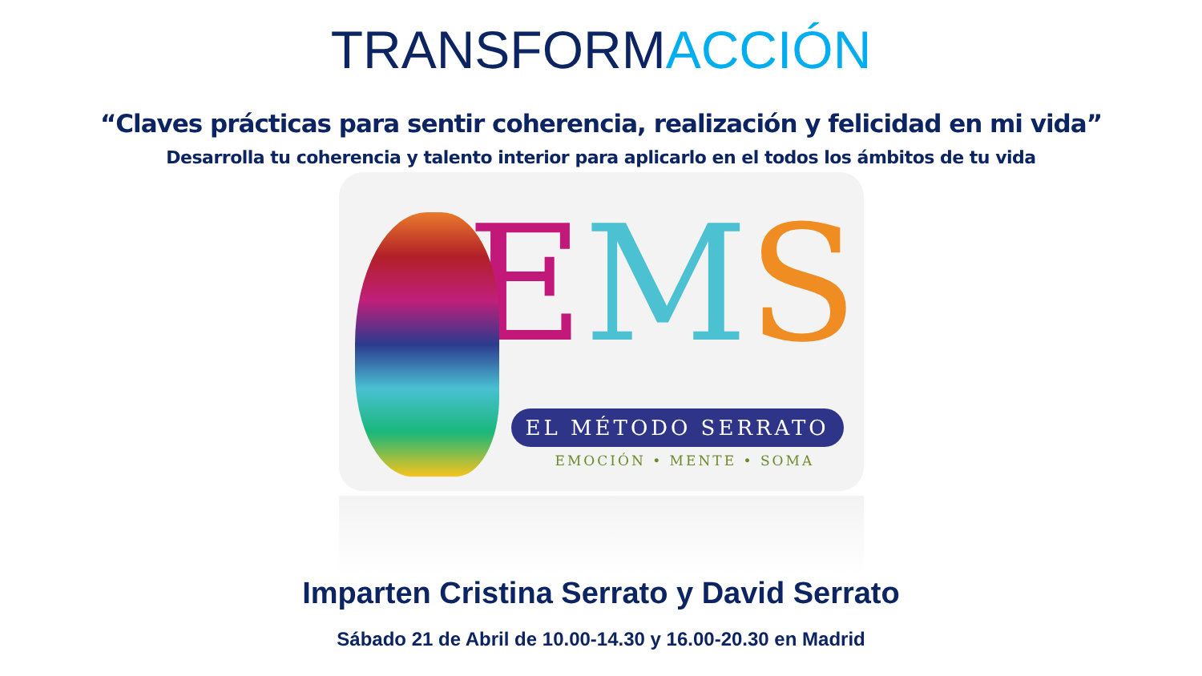TRANSFORMACCIÓN
“Claves prácticas para sentir coherencia, realización y felicidad en mi vida”
Desarrolla tu coherencia y talento interior para aplicarlo en el todos los ámbitos de tu vida
EMS
EL MÉTODO SERRATO
EMOCIÓN • MENTE • SOMA
Imparten Cristina Serrato y David Serrato
Sábado 21 de Abril de 10.00-14.30 y 16.00-20.30 en Madrid